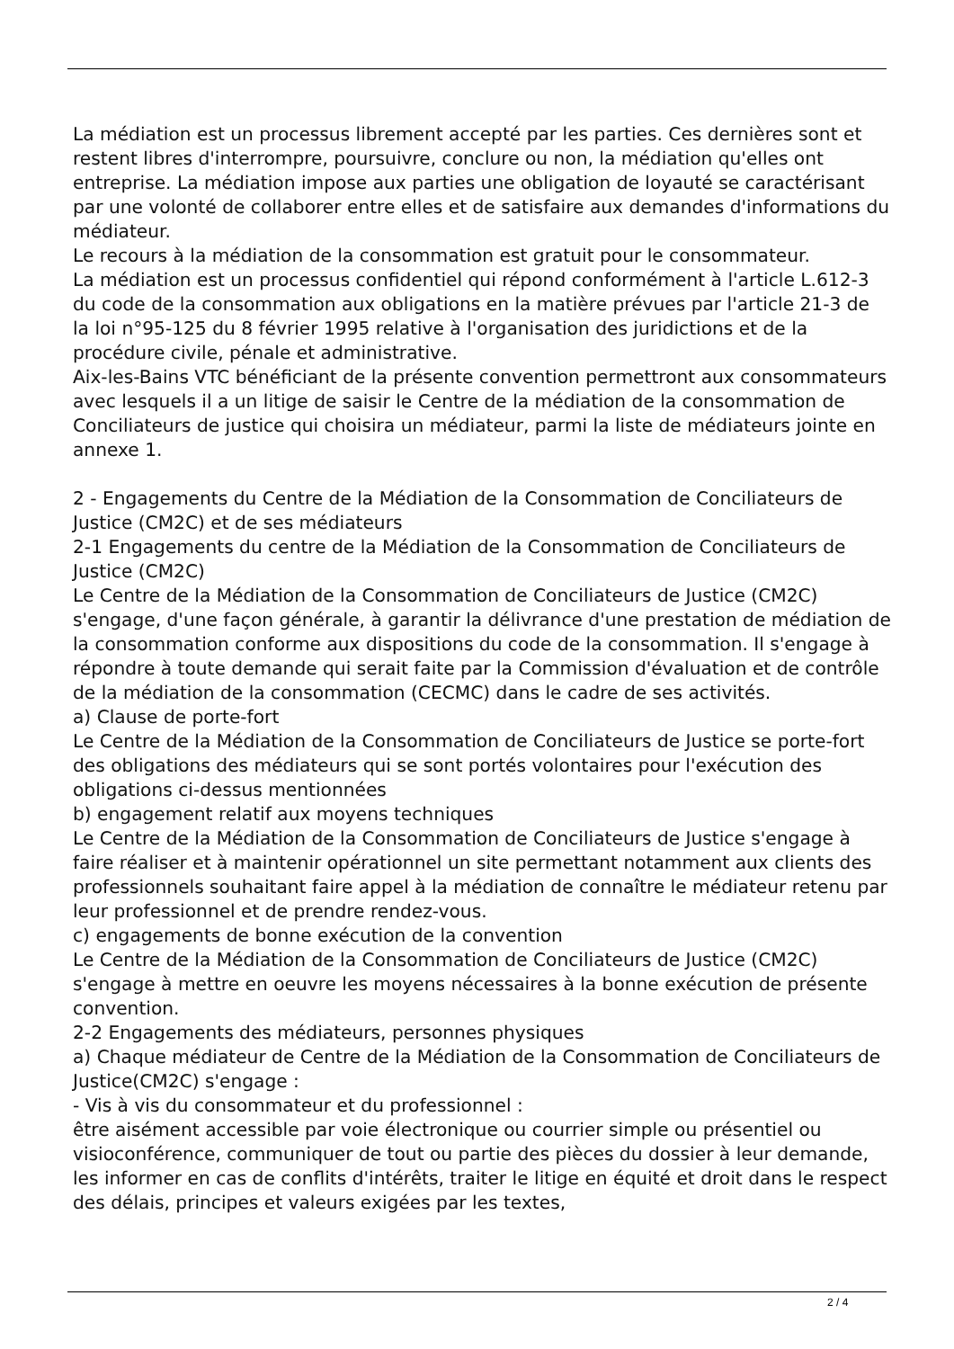La médiation est un processus librement accepté par les parties. Ces dernières sont et restent libres d'interrompre, poursuivre, conclure ou non, la médiation qu'elles ont entreprise. La médiation impose aux parties une obligation de loyauté se caractérisant par une volonté de collaborer entre elles et de satisfaire aux demandes d'informations du médiateur.
Le recours à la médiation de la consommation est gratuit pour le consommateur.
La médiation est un processus confidentiel qui répond conformément à l'article L.612-3 du code de la consommation aux obligations en la matière prévues par l'article 21-3 de la loi n°95-125 du 8 février 1995 relative à l'organisation des juridictions et de la procédure civile, pénale et administrative.
Aix-les-Bains VTC bénéficiant de la présente convention permettront aux consommateurs avec lesquels il a un litige de saisir le Centre de la médiation de la consommation de Conciliateurs de justice qui choisira un médiateur, parmi la liste de médiateurs jointe en annexe 1.
2 - Engagements du Centre de la Médiation de la Consommation de Conciliateurs de Justice (CM2C) et de ses médiateurs
2-1 Engagements du centre de la Médiation de la Consommation de Conciliateurs de Justice (CM2C)
Le Centre de la Médiation de la Consommation de Conciliateurs de Justice (CM2C) s'engage, d'une façon générale, à garantir la délivrance d'une prestation de médiation de la consommation conforme aux dispositions du code de la consommation. Il s'engage à répondre à toute demande qui serait faite par la Commission d'évaluation et de contrôle de la médiation de la consommation (CECMC) dans le cadre de ses activités.
a) Clause de porte-fort
Le Centre de la Médiation de la Consommation de Conciliateurs de Justice se porte-fort des obligations des médiateurs qui se sont portés volontaires pour l'exécution des obligations ci-dessus mentionnées
b) engagement relatif aux moyens techniques
Le Centre de la Médiation de la Consommation de Conciliateurs de Justice s'engage à faire réaliser et à maintenir opérationnel un site permettant notamment aux clients des professionnels souhaitant faire appel à la médiation de connaître le médiateur retenu par leur professionnel et de prendre rendez-vous.
c) engagements de bonne exécution de la convention
Le Centre de la Médiation de la Consommation de Conciliateurs de Justice (CM2C) s'engage à mettre en oeuvre les moyens nécessaires à la bonne exécution de présente convention.
2-2 Engagements des médiateurs, personnes physiques
a) Chaque médiateur de Centre de la Médiation de la Consommation de Conciliateurs de Justice(CM2C) s'engage :
- Vis à vis du consommateur et du professionnel :
être aisément accessible par voie électronique ou courrier simple ou présentiel ou visioconférence, communiquer de tout ou partie des pièces du dossier à leur demande, les informer en cas de conflits d'intérêts, traiter le litige en équité et droit dans le respect des délais, principes et valeurs exigées par les textes,
2 / 4